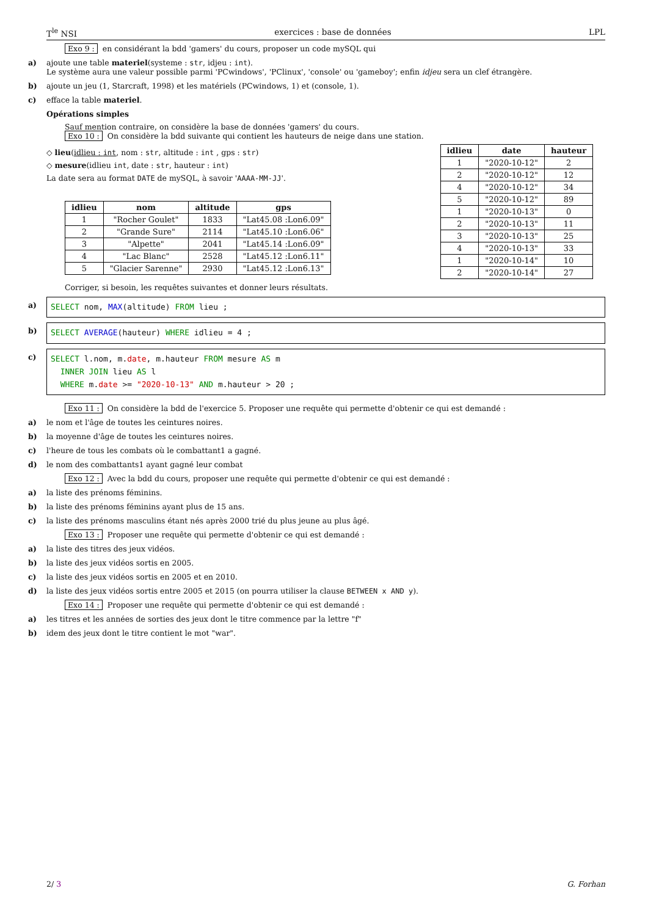T<sup>le</sup> NSI exercices : base de données LPL
Exo 9 : en considérant la bdd 'gamers' du cours, proposer un code mySQL qui
a) ajoute une table materiel(systeme : str, idjeu : int).
Le système aura une valeur possible parmi 'PCwindows', 'PClinux', 'console' ou 'gameboy'; enfin idjeu sera un clef étrangère.
b) ajoute un jeu (1, Starcraft, 1998) et les matériels (PCwindows, 1) et (console, 1).
c) efface la table materiel.
Opérations simples
Sauf mention contraire, on considère la base de données 'gamers' du cours.
Exo 10 : On considère la bdd suivante qui contient les hauteurs de neige dans une station.
◇ lieu(idlieu : int, nom : str, altitude : int , gps : str)
◇ mesure(idlieu int, date : str, hauteur : int)
La date sera au format DATE de mySQL, à savoir 'AAAA-MM-JJ'.
| idlieu | nom | altitude | gps |
| --- | --- | --- | --- |
| 1 | "Rocher Goulet" | 1833 | "Lat45.08 :Lon6.09" |
| 2 | "Grande Sure" | 2114 | "Lat45.10 :Lon6.06" |
| 3 | "Alpette" | 2041 | "Lat45.14 :Lon6.09" |
| 4 | "Lac Blanc" | 2528 | "Lat45.12 :Lon6.11" |
| 5 | "Glacier Sarenne" | 2930 | "Lat45.12 :Lon6.13" |
| idlieu | date | hauteur |
| --- | --- | --- |
| 1 | "2020-10-12" | 2 |
| 2 | "2020-10-12" | 12 |
| 4 | "2020-10-12" | 34 |
| 5 | "2020-10-12" | 89 |
| 1 | "2020-10-13" | 0 |
| 2 | "2020-10-13" | 11 |
| 3 | "2020-10-13" | 25 |
| 4 | "2020-10-13" | 33 |
| 1 | "2020-10-14" | 10 |
| 2 | "2020-10-14" | 27 |
Corriger, si besoin, les requêtes suivantes et donner leurs résultats.
a)
SELECT nom, MAX(altitude) FROM lieu ;
b)
SELECT AVERAGE(hauteur) WHERE idlieu = 4 ;
c)
SELECT l.nom, m.date, m.hauteur FROM mesure AS m
INNER JOIN lieu AS l
WHERE m.date >= "2020-10-13" AND m.hauteur > 20 ;
Exo 11 : On considère la bdd de l'exercice 5. Proposer une requête qui permette d'obtenir ce qui est demandé :
a) le nom et l'âge de toutes les ceintures noires.
b) la moyenne d'âge de toutes les ceintures noires.
c) l'heure de tous les combats où le combattant1 a gagné.
d) le nom des combattants1 ayant gagné leur combat
Exo 12 : Avec la bdd du cours, proposer une requête qui permette d'obtenir ce qui est demandé :
a) la liste des prénoms féminins.
b) la liste des prénoms féminins ayant plus de 15 ans.
c) la liste des prénoms masculins étant nés après 2000 trié du plus jeune au plus âgé.
Exo 13 : Proposer une requête qui permette d'obtenir ce qui est demandé :
a) la liste des titres des jeux vidéos.
b) la liste des jeux vidéos sortis en 2005.
c) la liste des jeux vidéos sortis en 2005 et en 2010.
d) la liste des jeux vidéos sortis entre 2005 et 2015 (on pourra utiliser la clause BETWEEN x AND y).
Exo 14 : Proposer une requête qui permette d'obtenir ce qui est demandé :
a) les titres et les années de sorties des jeux dont le titre commence par la lettre "f"
b) idem des jeux dont le titre contient le mot "war".
2/ 3 G. Forhan